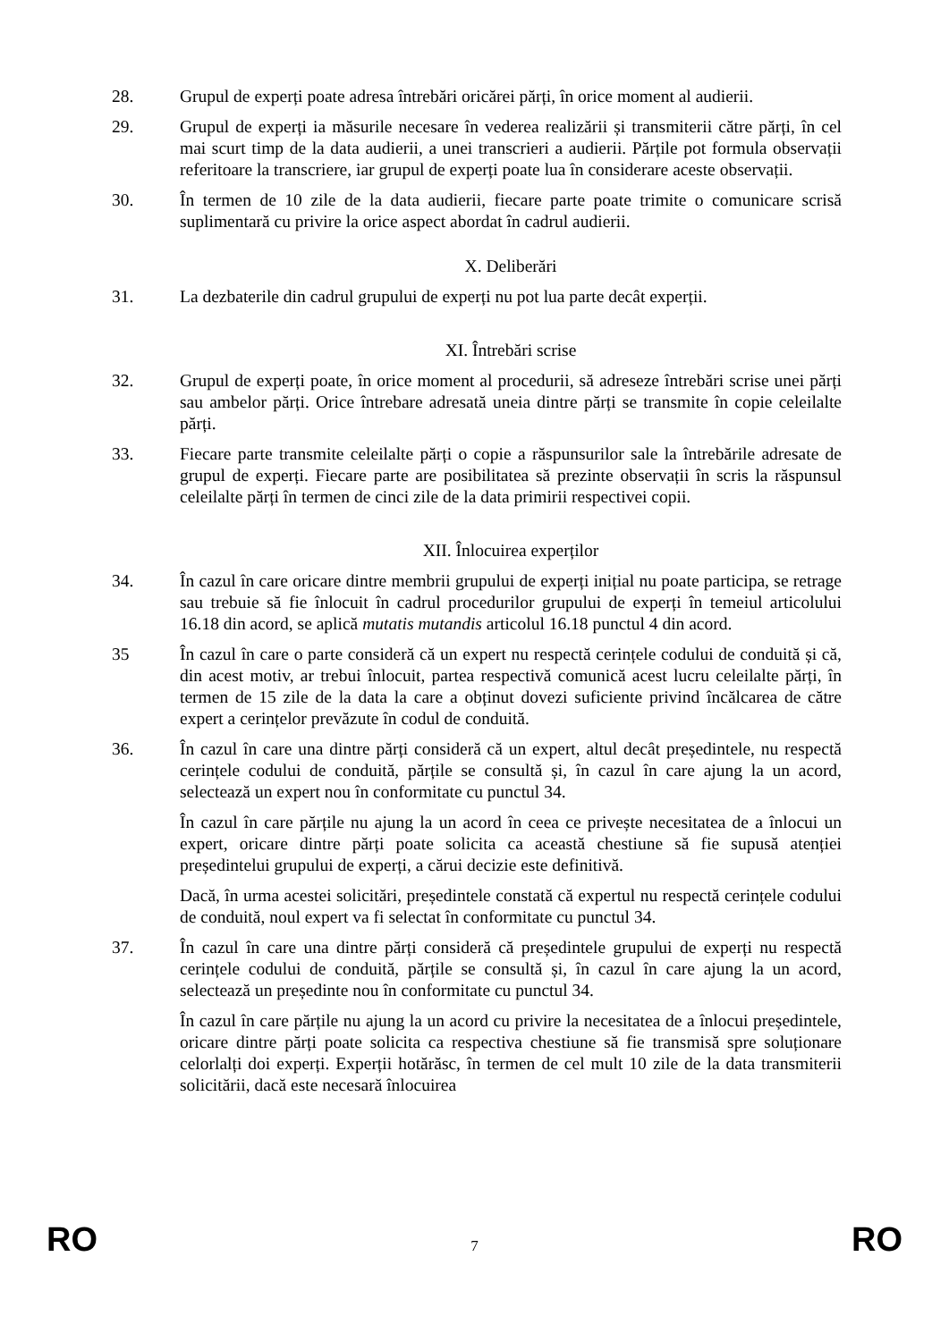28. Grupul de experți poate adresa întrebări oricărei părți, în orice moment al audierii.
29. Grupul de experți ia măsurile necesare în vederea realizării și transmiterii către părți, în cel mai scurt timp de la data audierii, a unei transcrieri a audierii. Părțile pot formula observații referitoare la transcriere, iar grupul de experți poate lua în considerare aceste observații.
30. În termen de 10 zile de la data audierii, fiecare parte poate trimite o comunicare scrisă suplimentară cu privire la orice aspect abordat în cadrul audierii.
X. Deliberări
31. La dezbaterile din cadrul grupului de experți nu pot lua parte decât experții.
XI. Întrebări scrise
32. Grupul de experți poate, în orice moment al procedurii, să adreseze întrebări scrise unei părți sau ambelor părți. Orice întrebare adresată uneia dintre părți se transmite în copie celeilalte părți.
33. Fiecare parte transmite celeilalte părți o copie a răspunsurilor sale la întrebările adresate de grupul de experți. Fiecare parte are posibilitatea să prezinte observații în scris la răspunsul celeilalte părți în termen de cinci zile de la data primirii respectivei copii.
XII. Înlocuirea experților
34. În cazul în care oricare dintre membrii grupului de experți inițial nu poate participa, se retrage sau trebuie să fie înlocuit în cadrul procedurilor grupului de experți în temeiul articolului 16.18 din acord, se aplică mutatis mutandis articolul 16.18 punctul 4 din acord.
35 În cazul în care o parte consideră că un expert nu respectă cerințele codului de conduită și că, din acest motiv, ar trebui înlocuit, partea respectivă comunică acest lucru celeilalte părți, în termen de 15 zile de la data la care a obținut dovezi suficiente privind încălcarea de către expert a cerințelor prevăzute în codul de conduită.
36. În cazul în care una dintre părți consideră că un expert, altul decât președintele, nu respectă cerințele codului de conduită, părțile se consultă și, în cazul în care ajung la un acord, selectează un expert nou în conformitate cu punctul 34.
În cazul în care părțile nu ajung la un acord în ceea ce privește necesitatea de a înlocui un expert, oricare dintre părți poate solicita ca această chestiune să fie supusă atenției președintelui grupului de experți, a cărui decizie este definitivă.
Dacă, în urma acestei solicitări, președintele constată că expertul nu respectă cerințele codului de conduită, noul expert va fi selectat în conformitate cu punctul 34.
37. În cazul în care una dintre părți consideră că președintele grupului de experți nu respectă cerințele codului de conduită, părțile se consultă și, în cazul în care ajung la un acord, selectează un președinte nou în conformitate cu punctul 34.
În cazul în care părțile nu ajung la un acord cu privire la necesitatea de a înlocui președintele, oricare dintre părți poate solicita ca respectiva chestiune să fie transmisă spre soluționare celorlalți doi experți. Experții hotărăsc, în termen de cel mult 10 zile de la data transmiterii solicitării, dacă este necesară înlocuirea
RO 7 RO